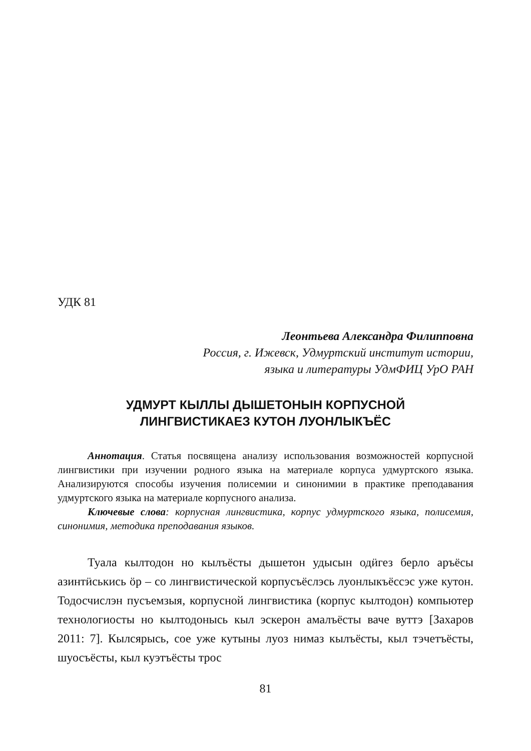УДК 81
Леонтьева Александра Филипповна
Россия, г. Ижевск, Удмуртский институт истории,
языка и литературы УдмФИЦ УрО РАН
УДМУРТ КЫЛЛЫ ДЫШЕТОНЫН КОРПУСНОЙ
ЛИНГВИСТИКАЕЗ КУТОН ЛУОНЛЫКЪЁС
Аннотация. Статья посвящена анализу использования возможностей корпусной лингвистики при изучении родного языка на материале корпуса удмуртского языка. Анализируются способы изучения полисемии и синонимии в практике преподавания удмуртского языка на материале корпусного анализа.
Ключевые слова: корпусная лингвистика, корпус удмуртского языка, полисемия, синонимия, методика преподавания языков.
Туала кылтодон но кылъёсты дышетон удысын одӥгез берло аръёсы азинтӥськись ӧр – со лингвистической корпусъёслэсь луонлыкъёссэс уже кутон. Тодосчислэн пусъемзыя, корпусной лингвистика (корпус кылтодон) компьютер технологиосты но кылтодонысь кыл эскерон амалъёсты ваче вуттэ [Захаров 2011: 7]. Кылсярысь, сое уже кутыны луоз нимаз кылъёсты, кыл тэчетъёсты, шуосъёсты, кыл куэтъёсты трос
81